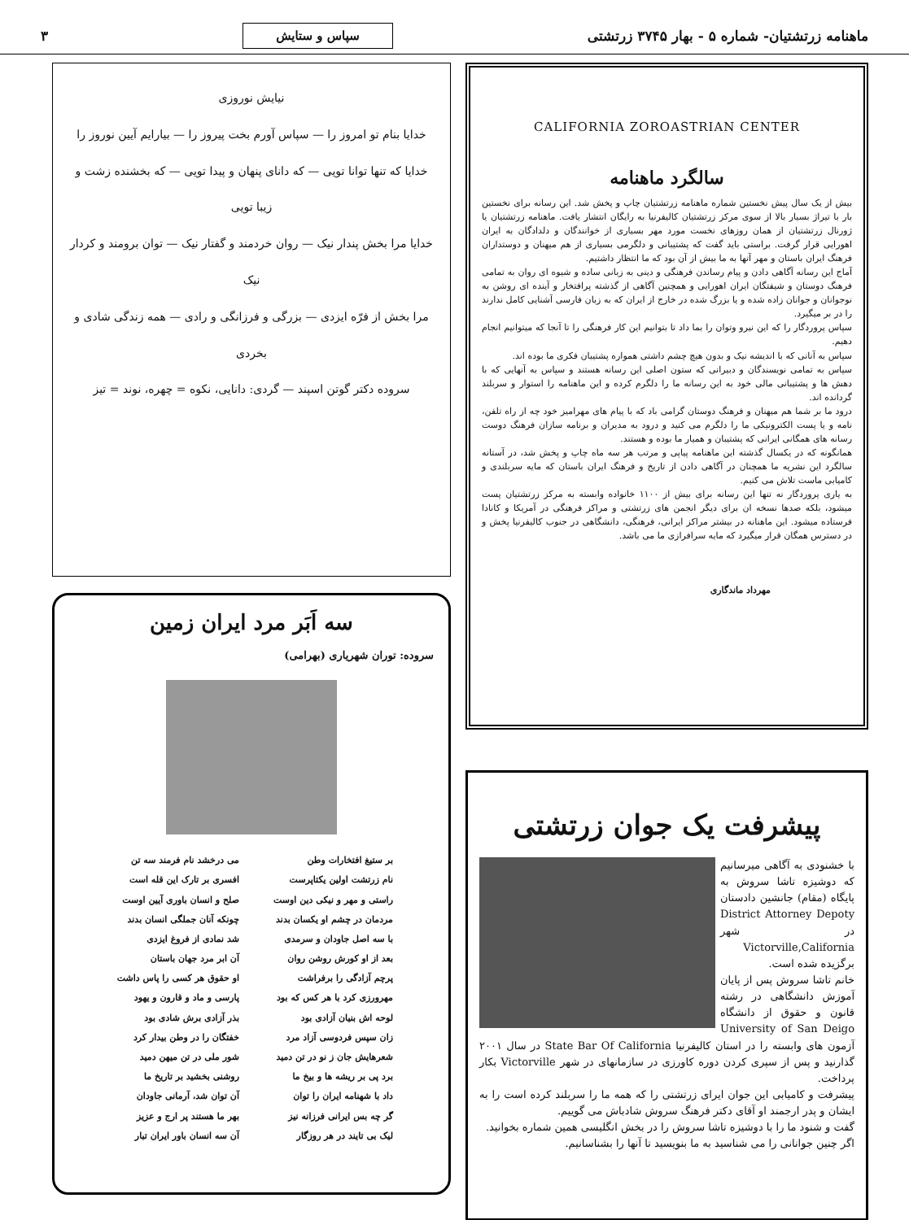ماهنامه زرتشتیان- شماره ۵ - بهار ۳۷۴۵ زرتشتی سپاس و ستایش ۳
CALIFORNIA ZOROASTRIAN CENTER
سالگرد ماهنامه
بیش از یک سال پیش نخستین شماره ماهنامه زرتشتیان چاپ و پخش شد. این رسانه برای نخستین بار با تیراژ بسیار بالا از سوی مرکز زرتشتیان کالیفرنیا به رایگان انتشار یافت. ماهنامه زرتشتیان یا ژورنال زرتشتیان از همان روزهای نخست مورد مهر بسیاری از خوانندگان و دلدادگان به ایران اهورایی قرار گرفت. براستی باید گفت که پشتیبانی و دلگرمی بسیاری از هم میهنان و دوستداران فرهنگ ایران باستان و مهر آنها به ما بیش از آن بود که ما انتظار داشتیم.
آماج این رسانه آگاهی دادن و پیام رساندن فرهنگی و دینی به زبانی ساده و شیوه ای روان به تمامی فرهنگ دوستان و شیفتگان ایران اهورایی و همچنین آگاهی از گذشته پرافتخار و آینده ای روشن به نوجوانان و جوانان زاده شده و یا بزرگ شده در خارج از ایران که به زبان فارسی آشنایی کامل ندارند را در بر میگیرد.
سپاس پروردگار را که این نیرو وتوان را بما داد تا بتوانیم این کار فرهنگی را تا آنجا که میتوانیم انجام دهیم.
سپاس به آنانی که با اندیشه نیک و بدون هیچ چشم داشتی همواره پشتیبان فکری ما بوده اند.
سپاس به تمامی نویسندگان و دبیرانی که ستون اصلی این رسانه هستند و سپاس به آنهایی که با دهش ها و پشتیبانی مالی خود به این رسانه ما را دلگرم کرده و این ماهنامه را استوار و سربلند گردانده اند.
درود ما بر شما هم میهنان و فرهنگ دوستان گرامی باد که با پیام های مهرامیز خود چه از راه تلفن، نامه و یا پست الکترونیکی ما را دلگرم می کنید و درود به مدیران و برنامه سازان فرهنگ دوست رسانه های همگانی ایرانی که پشتیبان و همیار ما بوده و هستند.
همانگونه که در یکسال گذشته این ماهنامه پیاپی و مرتب هر سه ماه چاپ و پخش شد، در آستانه سالگرد این نشریه ما همچنان در آگاهی دادن از تاریخ و فرهنگ ایران باستان که مایه سربلندی و کامیابی ماست تلاش می کنیم.
به یاری پروردگار نه تنها این رسانه برای بیش از ۱۱۰۰ خانواده وابسته به مرکز زرتشتیان پست میشود، بلکه صدها نسخه ان برای دیگر انجمن های زرتشتی و مراکز فرهنگی در آمریکا و کانادا فرستاده میشود. این ماهنانه در بیشتر مراکز ایرانی، فرهنگی، دانشگاهی در جنوب کالیفرنیا پخش و در دسترس همگان قرار میگیرد که مایه سرافرازی ما می باشد.
مهرداد ماندگاری
پیشرفت یک جوان زرتشتی
با خشنودی به آگاهی میرسانیم که دوشیزه تاشا سروش به پایگاه (مقام) جانشین دادستان District Attorney Depoty در شهر Victorville,California برگزیده شده است.
خانم تاشا سروش پس از پایان آموزش دانشگاهی در رشته قانون و حقوق از دانشگاه University of San Deigo آزمون های وابسته را در استان کالیفرنیا State Bar Of California در سال ۲۰۰۱ گذارنید و پس از سپری کردن دوره کاورزی در سازمانهای در شهر Victorville بکار پرداخت.
پیشرفت و کامیابی این جوان ایرای زرتشتی را که همه ما را سربلند کرده است را به ایشان و پدر ارجمند او آقای دکتر فرهنگ سروش شادباش می گوییم.
گفت و شنود ما را با دوشیزه تاشا سروش را در بخش انگلیسی همین شماره بخوانید.
اگر چنین جوانانی را می شناسید به ما بنویسید تا آنها را بشناسانیم.
نیایش نوروزی
خدایا بنام تو امروز را — سپاس آورم بخت پیروز را — بیارایم آیین نوروز را
خدایا که تنها توانا تویی — که دانای پنهان و پیدا تویی — که بخشنده زشت و زیبا تویی
خدایا مرا بخش پندار نیک — روان خردمند و گفتار نیک — توان برومند و کردار نیک
مرا بخش از فرّه ایزدی — بزرگی و فرزانگی و رادی — همه زندگی شادی و بخردی
سروده دکتر گوتن اسپند — گردی: دانایی، نکوه = چهره، نوند = تیز
سه اَبَر مرد ایران زمین
سروده: توران شهریاری (بهرامی)
بر ستیغ افتخارات وطن
نام زرتشت اولین یکتاپرست
راستی و مهر و نیکی دین اوست
مردمان در چشم او یکسان بدند
با سه اصل جاودان و سرمدی
بعد از او کورش روشن روان
پرچم آزادگی را برفراشت
مهرورزی کرد با هر کس که بود
لوحه اش بنیان آزادی بود
زان سپس فردوسی آزاد مرد
شعرهایش جان ز نو در تن دمید
برد پی بر ریشه ها و بیخ ما
داد با شهنامه ایران را توان
گر چه بس ایرانی فرزانه نیز
لیک بی تایند در هر روزگار
می درخشد نام فرمند سه تن
افسری بر تارک این قله است
صلح و انسان باوری آیین اوست
چونکه آنان جملگی انسان بدند
شد نمادی از فروغ ایزدی
آن ابر مرد جهان باستان
او حقوق هر کسی را پاس داشت
پارسی و ماد و قارون و یهود
بذر آزادی برش شادی بود
خفتگان را در وطن بیدار کرد
شور ملی در تن میهن دمید
روشنی بخشید بر تاریخ ما
آن توان شد، آرمانی جاودان
بهر ما هستند پر ارج و عزیز
آن سه انسان باور ایران تبار